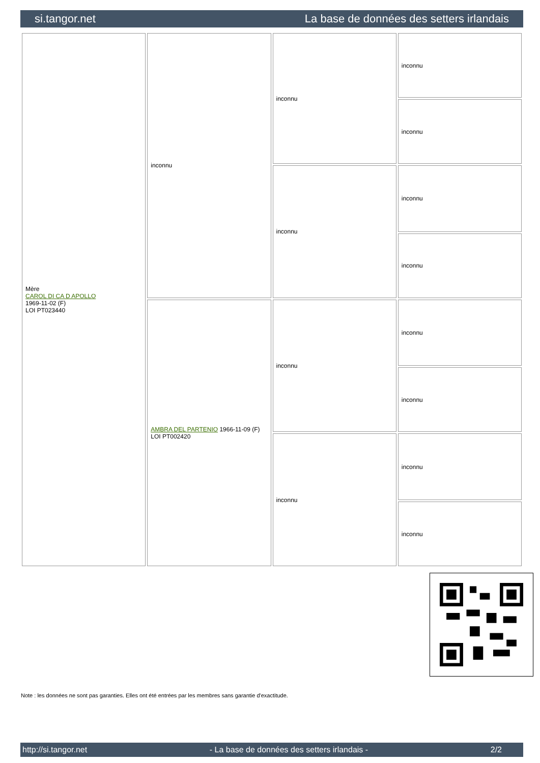si.tangor.net La base de données des setters irlandais
| Mère CAROL DI CA D APOLLO 1969-11-02 (F) LOI PT023440 | inconnu | inconnu | inconnu |
| | | | inconnu |
| | | inconnu | inconnu |
| | | | inconnu |
| | AMBRA DEL PARTENIO 1966-11-09 (F) LOI PT002420 | inconnu | inconnu |
| | | | inconnu |
| | | inconnu | inconnu |
| | | | inconnu |
Note : les données ne sont pas garanties. Elles ont été entrées par les membres sans garantie d'exactitude.
http://si.tangor.net - La base de données des setters irlandais - 2/2